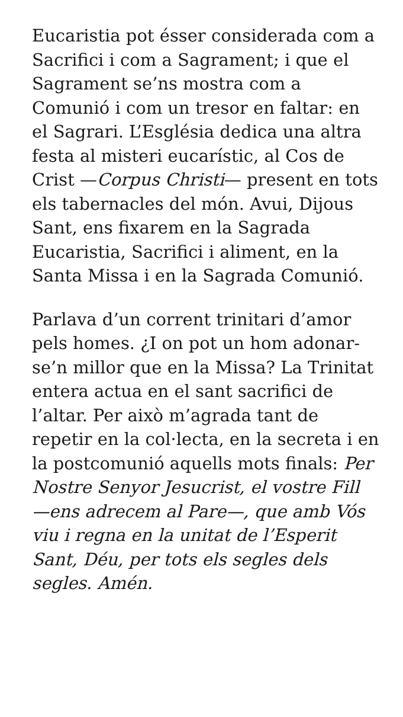Eucaristia pot ésser considerada com a Sacrifici i com a Sagrament; i que el Sagrament se’ns mostra com a Comunió i com un tresor en faltar: en el Sagrari. L’Església dedica una altra festa al misteri eucarístic, al Cos de Crist —Corpus Christi— present en tots els tabernacles del món. Avui, Dijous Sant, ens fixarem en la Sagrada Eucaristia, Sacrifici i aliment, en la Santa Missa i en la Sagrada Comunió.
Parlava d’un corrent trinitari d’amor pels homes. ¿I on pot un hom adonar-se’n millor que en la Missa? La Trinitat entera actua en el sant sacrifici de l’altar. Per això m’agrada tant de repetir en la col·lecta, en la secreta i en la postcomunió aquells mots finals: Per Nostre Senyor Jesucrist, el vostre Fill —ens adrecem al Pare—, que amb Vós viu i regna en la unitat de l’Esperit Sant, Déu, per tots els segles dels segles. Amén.